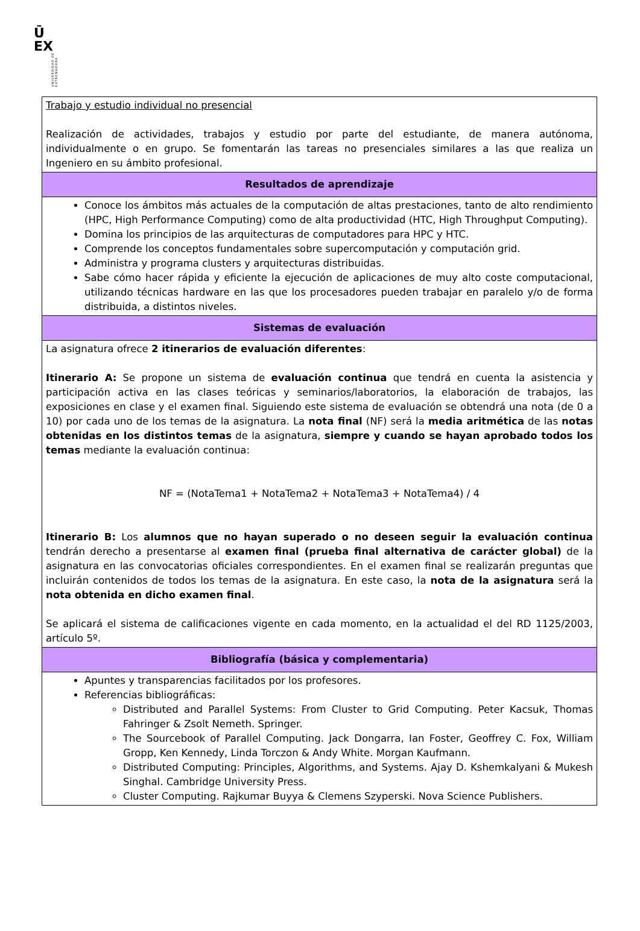Ū
EX
UNIVERSIDAD DE EXTREMADURA
| Trabajo y estudio individual no presencial Realización de actividades, trabajos y estudio por parte del estudiante, de manera autónoma, individualmente o en grupo. Se fomentarán las tareas no presenciales similares a las que realiza un Ingeniero en su ámbito profesional. |
| Resultados de aprendizaje |
| Conoce los ámbitos más actuales de la computación de altas prestaciones, tanto de alto rendimiento (HPC, High Performance Computing) como de alta productividad (HTC, High Throughput Computing). Domina los principios de las arquitecturas de computadores para HPC y HTC. Comprende los conceptos fundamentales sobre supercomputación y computación grid. Administra y programa clusters y arquitecturas distribuidas. Sabe cómo hacer rápida y eficiente la ejecución de aplicaciones de muy alto coste computacional, utilizando técnicas hardware en las que los procesadores pueden trabajar en paralelo y/o de forma distribuida, a distintos niveles. |
| Sistemas de evaluación |
| La asignatura ofrece 2 itinerarios de evaluación diferentes : Itinerario A: Se propone un sistema de evaluación continua que tendrá en cuenta la asistencia y participación activa en las clases teóricas y seminarios/laboratorios, la elaboración de trabajos, las exposiciones en clase y el examen final. Siguiendo este sistema de evaluación se obtendrá una nota (de 0 a 10) por cada uno de los temas de la asignatura. La nota final (NF) será la media aritmética de las notas obtenidas en los distintos temas de la asignatura, siempre y cuando se hayan aprobado todos los temas mediante la evaluación continua: NF = (NotaTema1 + NotaTema2 + NotaTema3 + NotaTema4) / 4 Itinerario B: Los alumnos que no hayan superado o no deseen seguir la evaluación continua tendrán derecho a presentarse al examen final (prueba final alternativa de carácter global) de la asignatura en las convocatorias oficiales correspondientes. En el examen final se realizarán preguntas que incluirán contenidos de todos los temas de la asignatura. En este caso, la nota de la asignatura será la nota obtenida en dicho examen final . Se aplicará el sistema de calificaciones vigente en cada momento, en la actualidad el del RD 1125/2003, artículo 5º. |
| Bibliografía (básica y complementaria) |
| Apuntes y transparencias facilitados por los profesores. Referencias bibliográficas: Distributed and Parallel Systems: From Cluster to Grid Computing. Peter Kacsuk, Thomas Fahringer & Zsolt Nemeth. Springer. The Sourcebook of Parallel Computing. Jack Dongarra, Ian Foster, Geoffrey C. Fox, William Gropp, Ken Kennedy, Linda Torczon & Andy White. Morgan Kaufmann. Distributed Computing: Principles, Algorithms, and Systems. Ajay D. Kshemkalyani & Mukesh Singhal. Cambridge University Press. Cluster Computing. Rajkumar Buyya & Clemens Szyperski. Nova Science Publishers. |